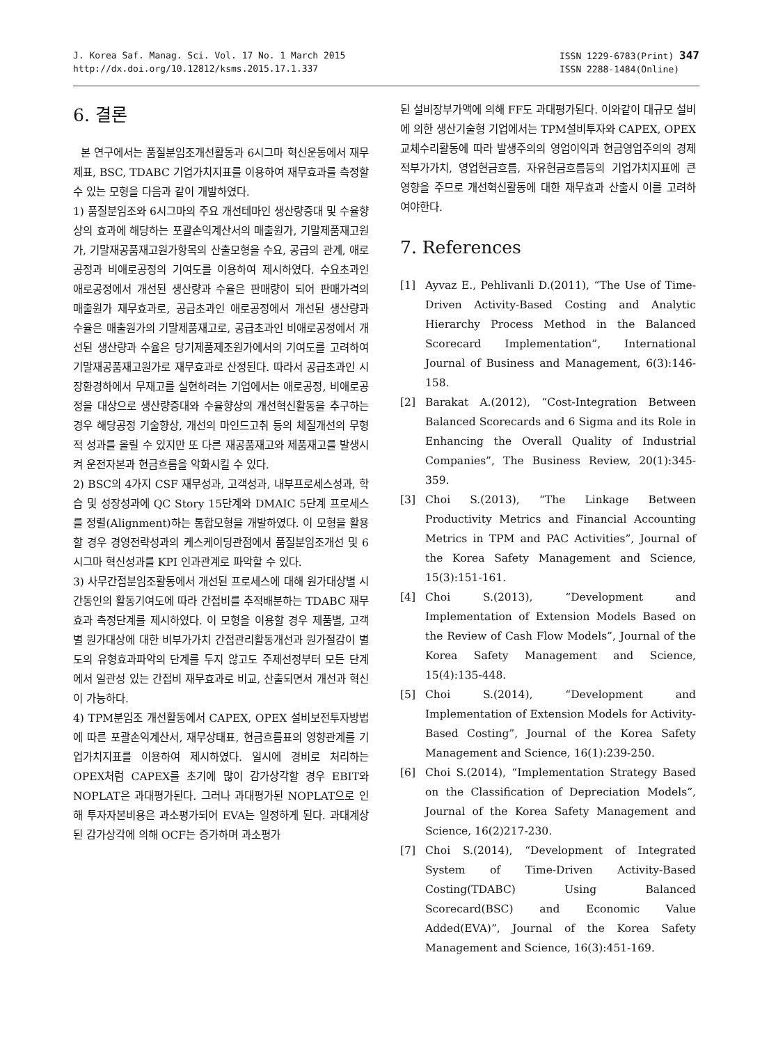J. Korea Saf. Manag. Sci. Vol. 17 No. 1 March 2015
http://dx.doi.org/10.12812/ksms.2015.17.1.337
ISSN 1229-6783(Print) 347
ISSN 2288-1484(Online)
6. 결론
본 연구에서는 품질분임조개선활동과 6시그마 혁신운동에서 재무제표, BSC, TDABC 기업가치지표를 이용하여 재무효과를 측정할 수 있는 모형을 다음과 같이 개발하였다.
1) 품질분임조와 6시그마의 주요 개선테마인 생산량증대 및 수율향상의 효과에 해당하는 포괄손익계산서의 매출원가, 기말제품재고원가, 기말재공품재고원가항목의 산출모형을 수요, 공급의 관계, 애로공정과 비애로공정의 기여도를 이용하여 제시하였다. 수요초과인 애로공정에서 개선된 생산량과 수율은 판매량이 되어 판매가격의 매출원가 재무효과로, 공급초과인 애로공정에서 개선된 생산량과 수율은 매출원가의 기말제품재고로, 공급초과인 비애로공정에서 개선된 생산량과 수율은 당기제품제조원가에서의 기여도를 고려하여 기말재공품재고원가로 재무효과로 산정된다. 따라서 공급초과인 시장환경하에서 무재고를 실현하려는 기업에서는 애로공정, 비애로공정을 대상으로 생산량증대와 수율향상의 개선혁신활동을 추구하는 경우 해당공정 기술향상, 개선의 마인드고취 등의 체질개선의 무형적 성과를 올릴 수 있지만 또 다른 재공품재고와 제품재고를 발생시켜 운전자본과 현금흐름을 악화시킬 수 있다.
2) BSC의 4가지 CSF 재무성과, 고객성과, 내부프로세스성과, 학습 및 성장성과에 QC Story 15단계와 DMAIC 5단계 프로세스를 정렬(Alignment)하는 통합모형을 개발하였다. 이 모형을 활용할 경우 경영전략성과의 케스케이딩관점에서 품질분임조개선 및 6시그마 혁신성과를 KPI 인과관계로 파악할 수 있다.
3) 사무간접분임조활동에서 개선된 프로세스에 대해 원가대상별 시간동인의 활동기여도에 따라 간접비를 추적배분하는 TDABC 재무효과 측정단계를 제시하였다. 이 모형을 이용할 경우 제품별, 고객별 원가대상에 대한 비부가가치 간접관리활동개선과 원가절감이 별도의 유형효과파악의 단계를 두지 않고도 주제선정부터 모든 단계에서 일관성 있는 간접비 재무효과로 비교, 산출되면서 개선과 혁신이 가능하다.
4) TPM분임조 개선활동에서 CAPEX, OPEX 설비보전투자방법에 따른 포괄손익계산서, 재무상태표, 현금흐름표의 영향관계를 기업가치지표를 이용하여 제시하였다. 일시에 경비로 처리하는 OPEX처럼 CAPEX를 초기에 많이 감가상각할 경우 EBIT와 NOPLAT은 과대평가된다. 그러나 과대평가된 NOPLAT으로 인해 투자자본비용은 과소평가되어 EVA는 일정하게 된다. 과대계상된 감가상각에 의해 OCF는 증가하며 과소평가
된 설비장부가액에 의해 FF도 과대평가된다. 이와같이 대규모 설비에 의한 생산기술형 기업에서는 TPM설비투자와 CAPEX, OPEX교체수리활동에 따라 발생주의의 영업이익과 현금영업주의의 경제적부가가치, 영업현금흐름, 자유현금흐름등의 기업가치지표에 큰 영향을 주므로 개선혁신활동에 대한 재무효과 산출시 이를 고려하여야한다.
7. References
[1] Ayvaz E., Pehlivanli D.(2011), “The Use of Time-Driven Activity-Based Costing and Analytic Hierarchy Process Method in the Balanced Scorecard Implementation”, International Journal of Business and Management, 6(3):146-158.
[2] Barakat A.(2012), “Cost-Integration Between Balanced Scorecards and 6 Sigma and its Role in Enhancing the Overall Quality of Industrial Companies”, The Business Review, 20(1):345-359.
[3] Choi S.(2013), “The Linkage Between Productivity Metrics and Financial Accounting Metrics in TPM and PAC Activities”, Journal of the Korea Safety Management and Science, 15(3):151-161.
[4] Choi S.(2013), “Development and Implementation of Extension Models Based on the Review of Cash Flow Models”, Journal of the Korea Safety Management and Science, 15(4):135-448.
[5] Choi S.(2014), “Development and Implementation of Extension Models for Activity-Based Costing”, Journal of the Korea Safety Management and Science, 16(1):239-250.
[6] Choi S.(2014), “Implementation Strategy Based on the Classification of Depreciation Models”, Journal of the Korea Safety Management and Science, 16(2)217-230.
[7] Choi S.(2014), “Development of Integrated System of Time-Driven Activity-Based Costing(TDABC) Using Balanced Scorecard(BSC) and Economic Value Added(EVA)”, Journal of the Korea Safety Management and Science, 16(3):451-169.